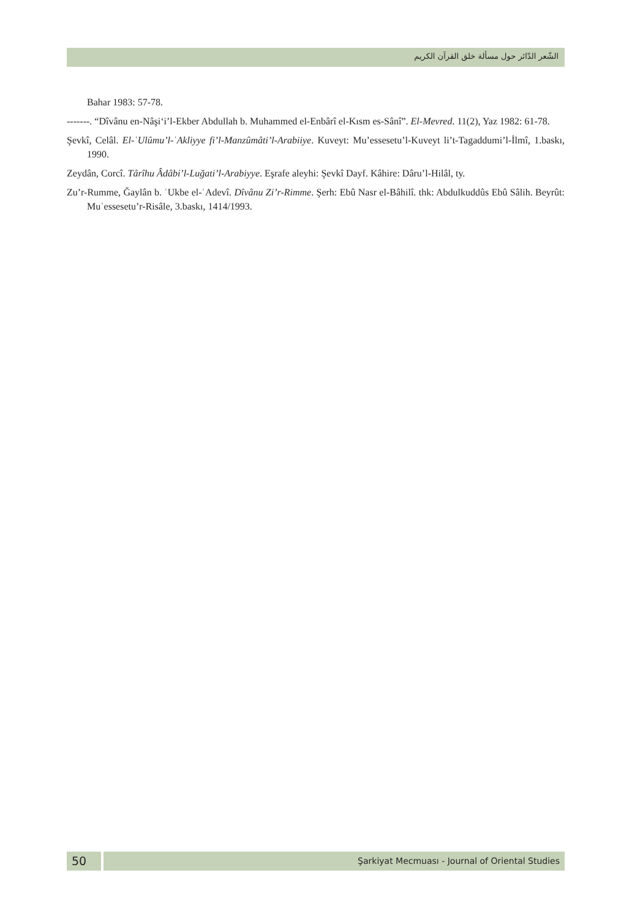الشّعر الدّائر حول مسألة خلق القرآن الكريم
Bahar 1983: 57-78.
-------. “Dîvânu en-Nâşiʻi’l-Ekber Abdullah b. Muhammed el-Enbârî el-Kısm es-Sânî”. El-Mevred. 11(2), Yaz 1982: 61-78.
Şevkî, Celâl. El-ʿUlûmu’l-ʿAkliyye fi’l-Manzûmâti’l-Arabiiye. Kuveyt: Mu’essesetu’l-Kuveyt li’t-Tagaddumi’l-İlmî, 1.baskı, 1990.
Zeydân, Corcî. Târîhu Âdâbi’l-Luğati’l-Arabiyye. Eşrafe aleyhi: Şevkî Dayf. Kâhire: Dâru’l-Hilâl, ty.
Zu’r-Rumme, Ğaylân b. ʿUkbe el-ʿAdevî. Dîvânu Zi’r-Rimme. Şerh: Ebû Nasr el-Bâhilî. thk: Abdulkuddûs Ebû Sâlih. Beyrût: Muʿessesetu’r-Risâle, 3.baskı, 1414/1993.
50
Şarkiyat Mecmuası - Journal of Oriental Studies